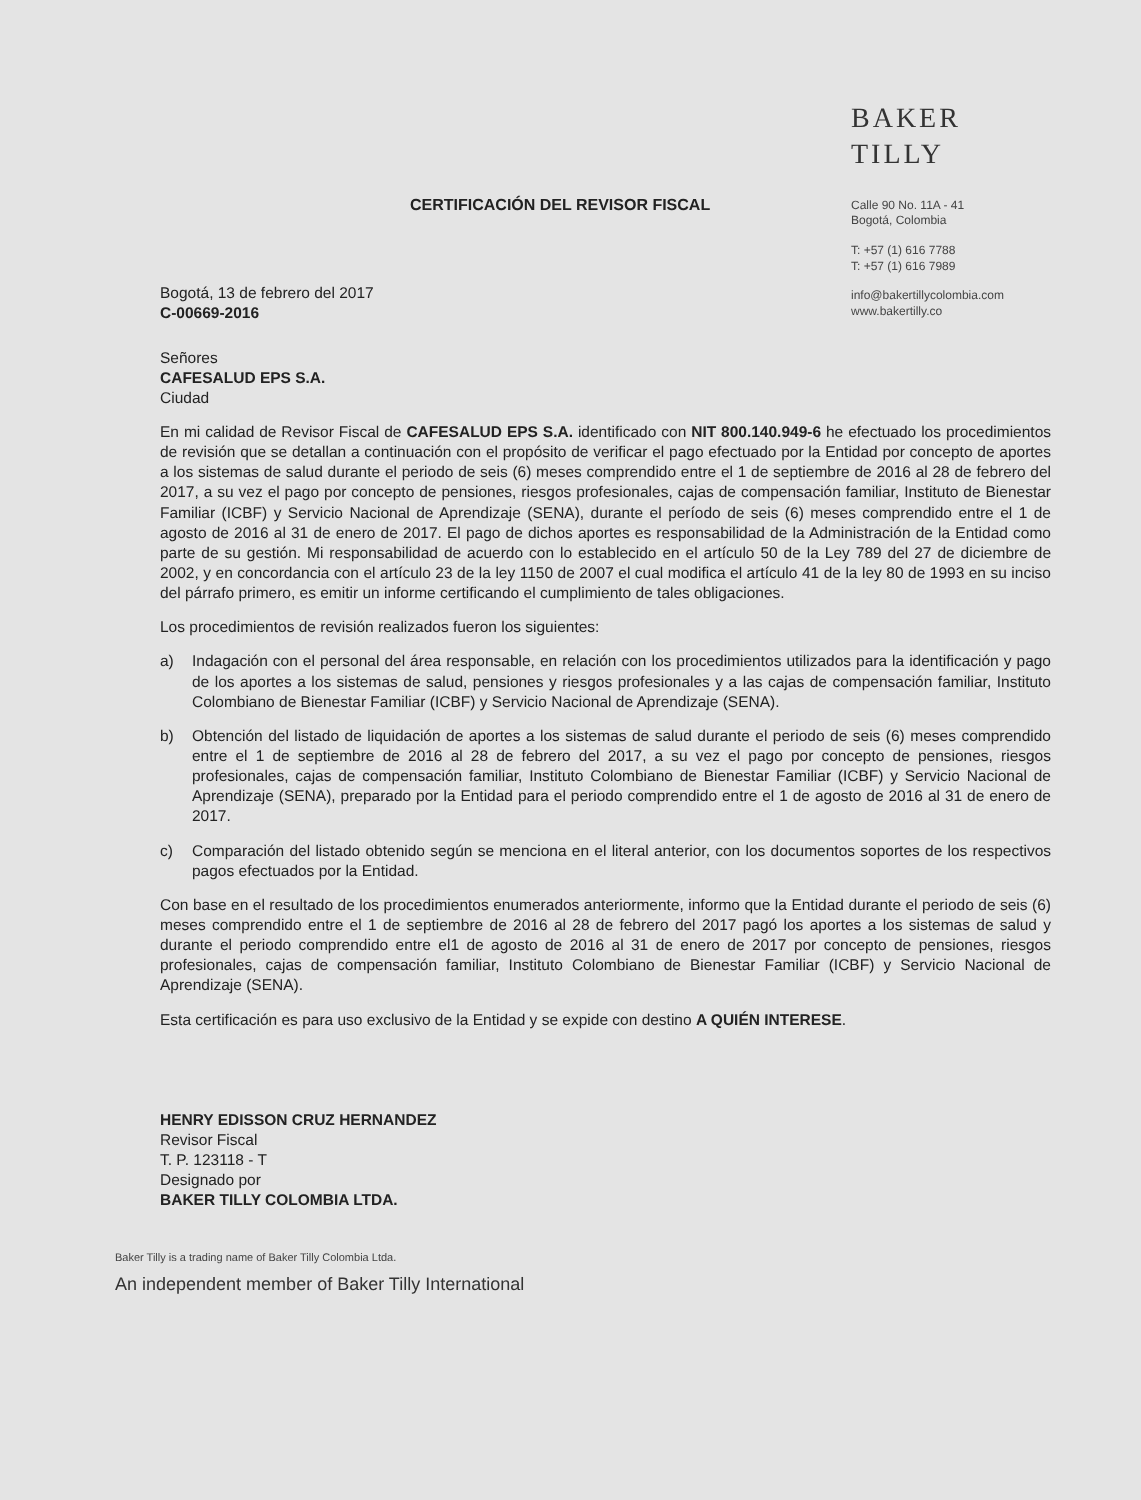CERTIFICACIÓN DEL REVISOR FISCAL
BAKER TILLY
Calle 90 No. 11A - 41
Bogotá, Colombia
T: +57 (1) 616 7788
T: +57 (1) 616 7989
info@bakertillycolombia.com
www.bakertilly.co
Bogotá, 13 de febrero del 2017
C-00669-2016
Señores
CAFESALUD EPS S.A.
Ciudad
En mi calidad de Revisor Fiscal de CAFESALUD EPS S.A. identificado con NIT 800.140.949-6 he efectuado los procedimientos de revisión que se detallan a continuación con el propósito de verificar el pago efectuado por la Entidad por concepto de aportes a los sistemas de salud durante el periodo de seis (6) meses comprendido entre el 1 de septiembre de 2016 al 28 de febrero del 2017, a su vez el pago por concepto de pensiones, riesgos profesionales, cajas de compensación familiar, Instituto de Bienestar Familiar (ICBF) y Servicio Nacional de Aprendizaje (SENA), durante el período de seis (6) meses comprendido entre el 1 de agosto de 2016 al 31 de enero de 2017. El pago de dichos aportes es responsabilidad de la Administración de la Entidad como parte de su gestión. Mi responsabilidad de acuerdo con lo establecido en el artículo 50 de la Ley 789 del 27 de diciembre de 2002, y en concordancia con el artículo 23 de la ley 1150 de 2007 el cual modifica el artículo 41 de la ley 80 de 1993 en su inciso del párrafo primero, es emitir un informe certificando el cumplimiento de tales obligaciones.
Los procedimientos de revisión realizados fueron los siguientes:
a) Indagación con el personal del área responsable, en relación con los procedimientos utilizados para la identificación y pago de los aportes a los sistemas de salud, pensiones y riesgos profesionales y a las cajas de compensación familiar, Instituto Colombiano de Bienestar Familiar (ICBF) y Servicio Nacional de Aprendizaje (SENA).
b) Obtención del listado de liquidación de aportes a los sistemas de salud durante el periodo de seis (6) meses comprendido entre el 1 de septiembre de 2016 al 28 de febrero del 2017, a su vez el pago por concepto de pensiones, riesgos profesionales, cajas de compensación familiar, Instituto Colombiano de Bienestar Familiar (ICBF) y Servicio Nacional de Aprendizaje (SENA), preparado por la Entidad para el periodo comprendido entre el 1 de agosto de 2016 al 31 de enero de 2017.
c) Comparación del listado obtenido según se menciona en el literal anterior, con los documentos soportes de los respectivos pagos efectuados por la Entidad.
Con base en el resultado de los procedimientos enumerados anteriormente, informo que la Entidad durante el periodo de seis (6) meses comprendido entre el 1 de septiembre de 2016 al 28 de febrero del 2017 pagó los aportes a los sistemas de salud y durante el periodo comprendido entre el1 de agosto de 2016 al 31 de enero de 2017 por concepto de pensiones, riesgos profesionales, cajas de compensación familiar, Instituto Colombiano de Bienestar Familiar (ICBF) y Servicio Nacional de Aprendizaje (SENA).
Esta certificación es para uso exclusivo de la Entidad y se expide con destino A QUIÉN INTERESE.
HENRY EDISSON CRUZ HERNANDEZ
Revisor Fiscal
T. P. 123118 - T
Designado por
BAKER TILLY COLOMBIA LTDA.
Baker Tilly is a trading name of Baker Tilly Colombia Ltda.
An independent member of Baker Tilly International